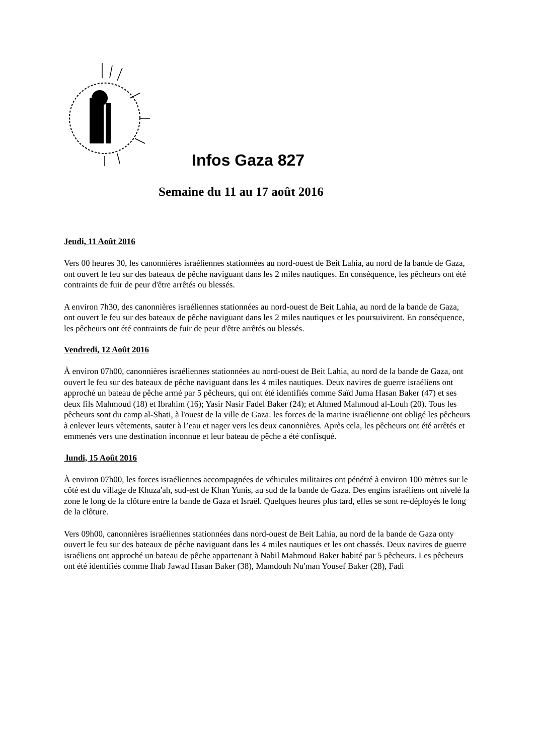Infos Gaza 827
Semaine du 11 au 17 août 2016
Jeudi, 11 Août 2016
Vers 00 heures 30, les canonnières israéliennes stationnées au nord-ouest de Beit Lahia, au nord de la bande de Gaza, ont ouvert le feu sur des bateaux de pêche naviguant dans les 2 miles nautiques. En conséquence, les pêcheurs ont été contraints de fuir de peur d'être arrêtés ou blessés.
A environ 7h30, des canonnières israéliennes stationnées au nord-ouest de Beit Lahia, au nord de la bande de Gaza, ont ouvert le feu sur des bateaux de pêche naviguant dans les 2 miles nautiques et les poursuivirent. En conséquence, les pêcheurs ont été contraints de fuir de peur d'être arrêtés ou blessés.
Vendredi, 12 Août 2016
À environ 07h00, canonnières israéliennes stationnées au nord-ouest de Beit Lahia, au nord de la bande de Gaza, ont ouvert le feu sur des bateaux de pêche naviguant dans les 4 miles nautiques. Deux navires de guerre israéliens ont approché un bateau de pêche armé par 5 pêcheurs, qui ont été identifiés comme Saïd Juma Hasan Baker (47) et ses deux fils Mahmoud (18) et Ibrahim (16); Yasir Nasir Fadel Baker (24); et Ahmed Mahmoud al-Louh (20). Tous les pêcheurs sont du camp al-Shati, à l'ouest de la ville de Gaza. les forces de la marine israélienne ont obligé les pêcheurs à enlever leurs vêtements, sauter à l’eau et nager vers les deux canonnières. Après cela, les pêcheurs ont été arrêtés et emmenés vers une destination inconnue et leur bateau de pêche a été confisqué.
lundi, 15 Août 2016
À environ 07h00, les forces israéliennes accompagnées de véhicules militaires ont pénétré à environ 100 mètres sur le côté est du village de Khuza'ah, sud-est de Khan Yunis, au sud de la bande de Gaza. Des engins israéliens ont nivelé la zone le long de la clôture entre la bande de Gaza et Israël. Quelques heures plus tard, elles se sont re-déployés le long de la clôture.
Vers 09h00, canonnières israéliennes stationnées dans nord-ouest de Beit Lahia, au nord de la bande de Gaza onty ouvert le feu sur des bateaux de pêche naviguant dans les 4 miles nautiques et les ont chassés. Deux navires de guerre israéliens ont approché un bateau de pêche appartenant à Nabil Mahmoud Baker habité par 5 pêcheurs. Les pêcheurs ont été identifiés comme Ihab Jawad Hasan Baker (38), Mamdouh Nu'man Yousef Baker (28), Fadi